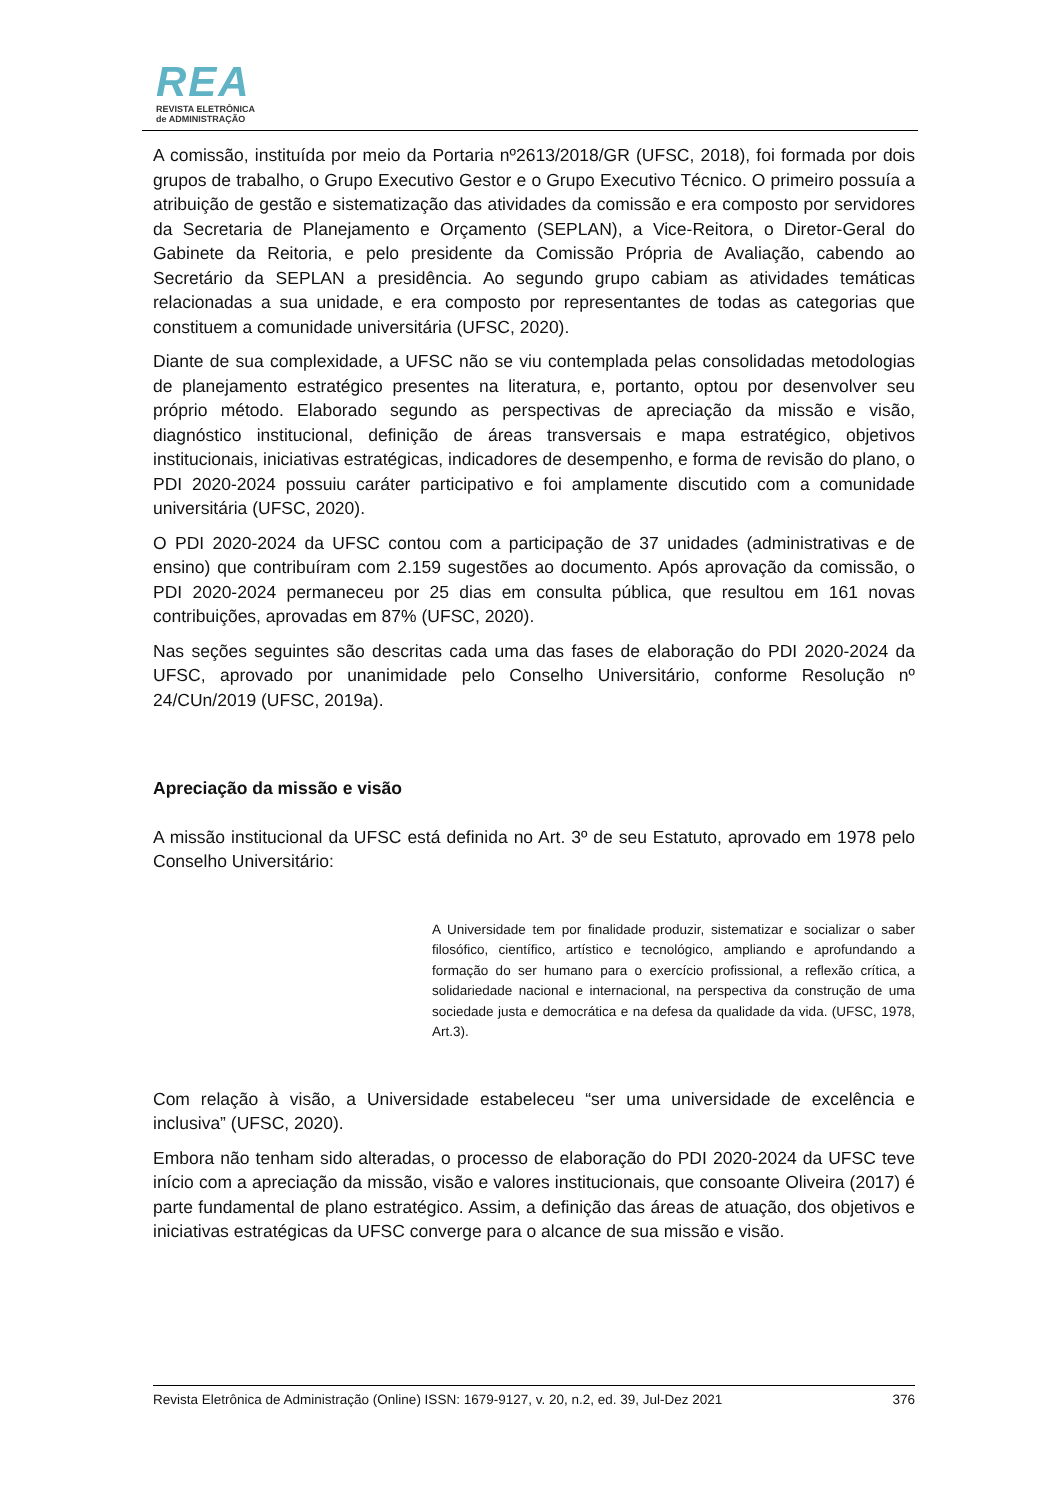REA
REVISTA ELETRÔNICA
de ADMINISTRAÇÃO
A comissão, instituída por meio da Portaria nº2613/2018/GR (UFSC, 2018), foi formada por dois grupos de trabalho, o Grupo Executivo Gestor e o Grupo Executivo Técnico. O primeiro possuía a atribuição de gestão e sistematização das atividades da comissão e era composto por servidores da Secretaria de Planejamento e Orçamento (SEPLAN), a Vice-Reitora, o Diretor-Geral do Gabinete da Reitoria, e pelo presidente da Comissão Própria de Avaliação, cabendo ao Secretário da SEPLAN a presidência. Ao segundo grupo cabiam as atividades temáticas relacionadas a sua unidade, e era composto por representantes de todas as categorias que constituem a comunidade universitária (UFSC, 2020).
Diante de sua complexidade, a UFSC não se viu contemplada pelas consolidadas metodologias de planejamento estratégico presentes na literatura, e, portanto, optou por desenvolver seu próprio método. Elaborado segundo as perspectivas de apreciação da missão e visão, diagnóstico institucional, definição de áreas transversais e mapa estratégico, objetivos institucionais, iniciativas estratégicas, indicadores de desempenho, e forma de revisão do plano, o PDI 2020-2024 possuiu caráter participativo e foi amplamente discutido com a comunidade universitária (UFSC, 2020).
O PDI 2020-2024 da UFSC contou com a participação de 37 unidades (administrativas e de ensino) que contribuíram com 2.159 sugestões ao documento. Após aprovação da comissão, o PDI 2020-2024 permaneceu por 25 dias em consulta pública, que resultou em 161 novas contribuições, aprovadas em 87% (UFSC, 2020).
Nas seções seguintes são descritas cada uma das fases de elaboração do PDI 2020-2024 da UFSC, aprovado por unanimidade pelo Conselho Universitário, conforme Resolução nº 24/CUn/2019 (UFSC, 2019a).
Apreciação da missão e visão
A missão institucional da UFSC está definida no Art. 3º de seu Estatuto, aprovado em 1978 pelo Conselho Universitário:
A Universidade tem por finalidade produzir, sistematizar e socializar o saber filosófico, científico, artístico e tecnológico, ampliando e aprofundando a formação do ser humano para o exercício profissional, a reflexão crítica, a solidariedade nacional e internacional, na perspectiva da construção de uma sociedade justa e democrática e na defesa da qualidade da vida. (UFSC, 1978, Art.3).
Com relação à visão, a Universidade estabeleceu “ser uma universidade de excelência e inclusiva” (UFSC, 2020).
Embora não tenham sido alteradas, o processo de elaboração do PDI 2020-2024 da UFSC teve início com a apreciação da missão, visão e valores institucionais, que consoante Oliveira (2017) é parte fundamental de plano estratégico. Assim, a definição das áreas de atuação, dos objetivos e iniciativas estratégicas da UFSC converge para o alcance de sua missão e visão.
Revista Eletrônica de Administração (Online) ISSN: 1679-9127, v. 20, n.2, ed. 39, Jul-Dez 2021 376